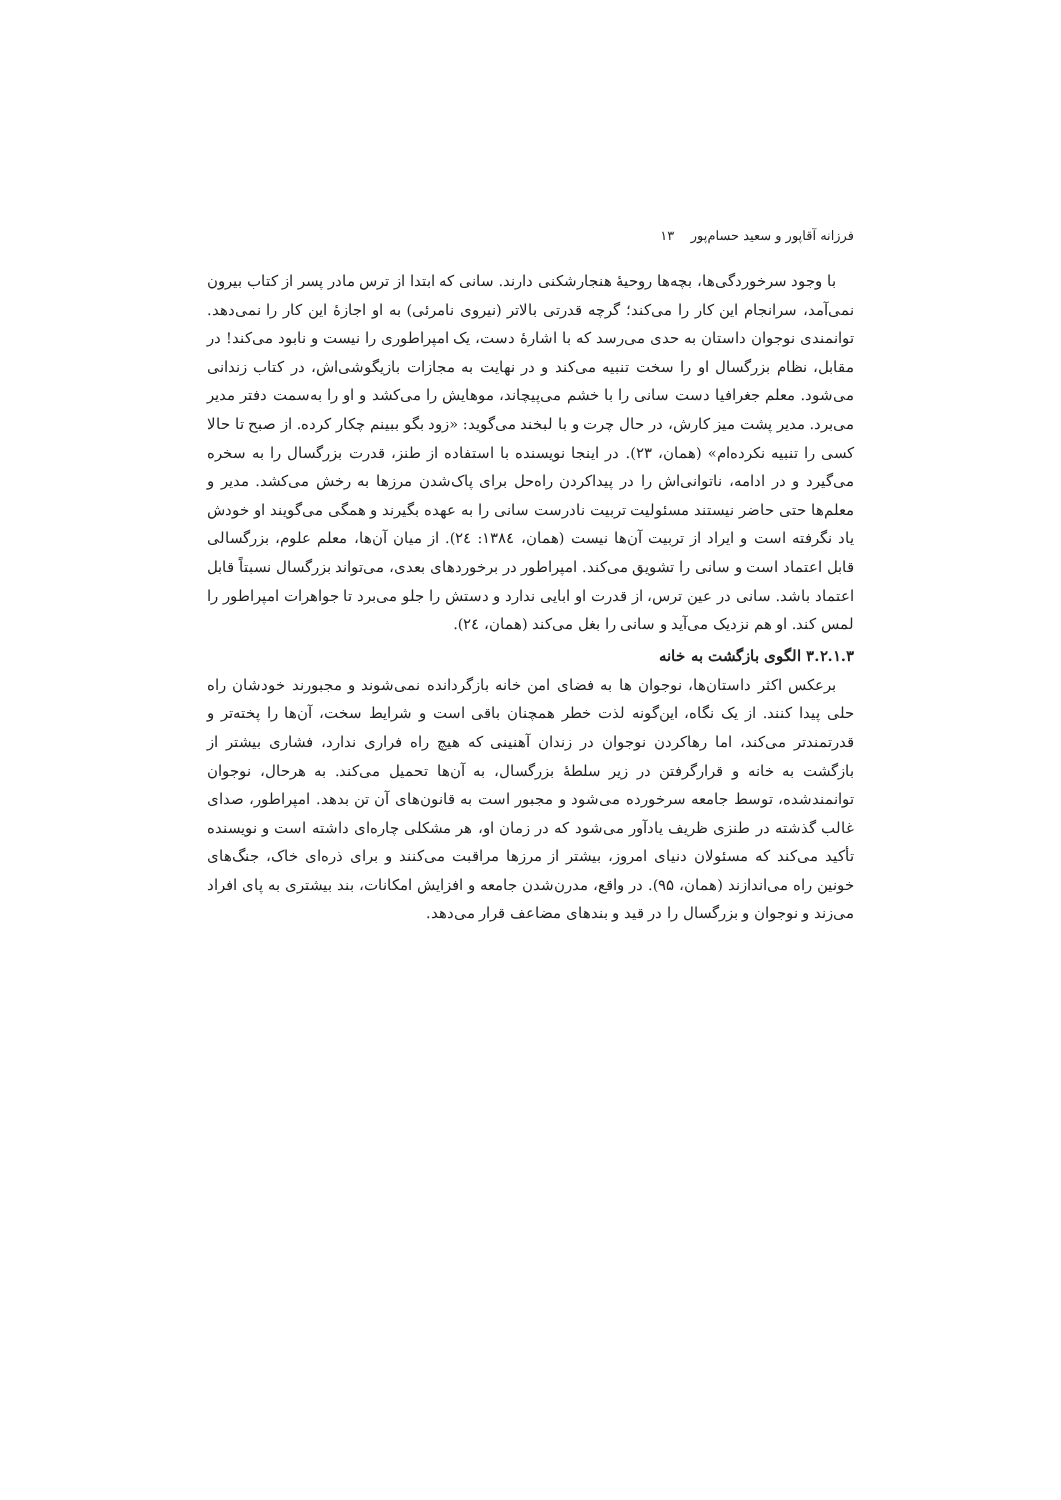فرزانه آقاپور و سعید حسام‌پور ۱۳
با وجود سرخوردگی‌ها، بچه‌ها روحیهٔ هنجارشکنی دارند. سانی که ابتدا از ترس مادر پسر از کتاب بیرون نمی‌آمد، سرانجام این کار را می‌کند؛ گرچه قدرتی بالاتر (نیروی نامرئی) به او اجازهٔ این کار را نمی‌دهد. توانمندی نوجوان داستان به حدی می‌رسد که با اشارهٔ دست، یک امپراطوری را نیست و نابود می‌کند! در مقابل، نظام بزرگسال او را سخت تنبیه می‌کند و در نهایت به مجازات بازیگوشی‌اش، در کتاب زندانی می‌شود. معلم جغرافیا دست سانی را با خشم می‌پیچاند، موهایش را می‌کشد و او را به‌سمت دفتر مدیر می‌برد. مدیر پشت میز کارش، در حال چرت و با لبخند می‌گوید: «زود بگو ببینم چکار کرده. از صبح تا حالا کسی را تنبیه نکرده‌ام» (همان، ۲۳). در اینجا نویسنده با استفاده از طنز، قدرت بزرگسال را به سخره می‌گیرد و در ادامه، ناتوانی‌اش را در پیداکردن راه‌حل برای پاک‌شدن مرزها به رخش می‌کشد. مدیر و معلم‌ها حتی حاضر نیستند مسئولیت تربیت نادرست سانی را به عهده بگیرند و همگی می‌گویند او خودش یاد نگرفته است و ایراد از تربیت آن‌ها نیست (همان، ١٣٨٤: ٢٤). از میان آن‌ها، معلم علوم، بزرگسالی قابل اعتماد است و سانی را تشویق می‌کند. امپراطور در برخوردهای بعدی، می‌تواند بزرگسال نسبتاً قابل اعتماد باشد. سانی در عین ترس، از قدرت او ابایی ندارد و دستش را جلو می‌برد تا جواهرات امپراطور را لمس کند. او هم نزدیک می‌آید و سانی را بغل می‌کند (همان، ٢٤).
۳.۲.۱.۳ الگوی بازگشت به خانه
برعکس اکثر داستان‌ها، نوجوان ها به فضای امن خانه بازگردانده نمی‌شوند و مجبورند خودشان راه حلی پیدا کنند. از یک نگاه، این‌گونه لذت خطر همچنان باقی است و شرایط سخت، آن‌ها را پخته‌تر و قدرتمندتر می‌کند، اما رهاکردن نوجوان در زندان آهنینی که هیچ راه فراری ندارد، فشاری بیشتر از بازگشت به خانه و قرارگرفتن در زیر سلطهٔ بزرگسال، به آن‌ها تحمیل می‌کند. به هرحال، نوجوان توانمندشده، توسط جامعه سرخورده می‌شود و مجبور است به قانون‌های آن تن بدهد. امپراطور، صدای غالب گذشته در طنزی ظریف یادآور می‌شود که در زمان او، هر مشکلی چاره‌ای داشته است و نویسنده تأکید می‌کند که مسئولان دنیای امروز، بیشتر از مرزها مراقبت می‌کنند و برای ذره‌ای خاک، جنگ‌های خونین راه می‌اندازند (همان، ۹۵). در واقع، مدرن‌شدن جامعه و افزایش امکانات، بند بیشتری به پای افراد می‌زند و نوجوان و بزرگسال را در قید و بندهای مضاعف قرار می‌دهد.